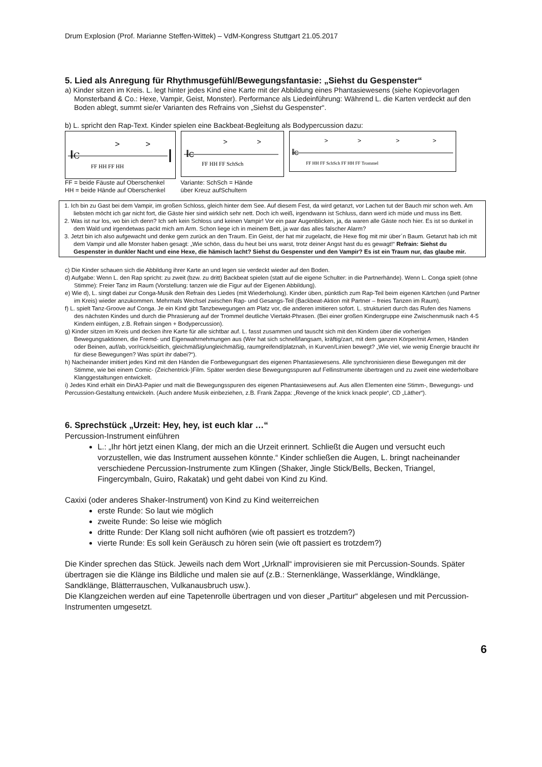Drum Explosion (Prof. Marianne Steffen-Wittek) – VdM-Kongress Stuttgart 21.05.2017
5. Lied als Anregung für Rhythmusgefühl/Bewegungsfantasie: „Siehst du Gespenster“
a) Kinder sitzen im Kreis. L. legt hinter jedes Kind eine Karte mit der Abbildung eines Phantasiewesens (siehe Kopievorlagen Monsterband & Co.: Hexe, Vampir, Geist, Monster). Performance als Liedeinführung: Während L. die Karten verdeckt auf den Boden ablegt, summt sie/er Varianten des Refrains von „Siehst du Gespenster“.
b) L. spricht den Rap-Text. Kinder spielen eine Backbeat-Begleitung als Bodypercussion dazu:
𝄃C
.
>
>
FF HH FF HH
𝄃C
>
>
FF HH FF SchSch
𝄃C
>
>
>
>
FF HH FF SchSch FF HH FF Trommel
FF = beide Fäuste auf Oberschenkel
HH = beide Hände auf Oberschenkel
Variante: SchSch = Hände
über Kreuz aufSchultern
1. Ich bin zu Gast bei dem Vampir, im großen Schloss, gleich hinter dem See. Auf diesem Fest, da wird getanzt, vor Lachen tut der Bauch mir schon weh. Am liebsten möcht ich gar nicht fort, die Gäste hier sind wirklich sehr nett. Doch ich weiß, irgendwann ist Schluss, dann werd ich müde und muss ins Bett.
2. Was ist nur los, wo bin ich denn? Ich seh kein Schloss und keinen Vampir! Vor ein paar Augenblicken, ja, da waren alle Gäste noch hier. Es ist so dunkel in dem Wald und irgendetwas packt mich am Arm. Schon liege ich in meinem Bett, ja war das alles falscher Alarm?
3. Jetzt bin ich also aufgewacht und denke gern zurück an den Traum. Ein Geist, der hat mir zugelacht, die Hexe flog mit mir über´n Baum. Getanzt hab ich mit dem Vampir und alle Monster haben gesagt: „Wie schön, dass du heut bei uns warst, trotz deiner Angst hast du es gewagt!“ Refrain: Siehst du Gespenster in dunkler Nacht und eine Hexe, die hämisch lacht? Siehst du Gespenster und den Vampir? Es ist ein Traum nur, das glaube mir.
c) Die Kinder schauen sich die Abbildung ihrer Karte an und legen sie verdeckt wieder auf den Boden.
d) Aufgabe: Wenn L. den Rap spricht: zu zweit (bzw. zu dritt) Backbeat spielen (statt auf die eigene Schulter: in die Partnerhände). Wenn L. Conga spielt (ohne Stimme): Freier Tanz im Raum (Vorstellung: tanzen wie die Figur auf der Eigenen Abbildung).
e) Wie d), L. singt dabei zur Conga-Musik den Refrain des Liedes (mit Wiederholung). Kinder üben, pünktlich zum Rap-Teil beim eigenen Kärtchen (und Partner im Kreis) wieder anzukommen. Mehrmals Wechsel zwischen Rap- und Gesangs-Teil (Backbeat-Aktion mit Partner – freies Tanzen im Raum).
f) L. spielt Tanz-Groove auf Conga. Je ein Kind gibt Tanzbewegungen am Platz vor, die anderen imitieren sofort. L. strukturiert durch das Rufen des Namens des nächsten Kindes und durch die Phrasierung auf der Trommel deutliche Viertakt-Phrasen. (Bei einer großen Kindergruppe eine Zwischenmusik nach 4-5 Kindern einfügen, z.B. Refrain singen + Bodypercussion).
g) Kinder sitzen im Kreis und decken ihre Karte für alle sichtbar auf. L. fasst zusammen und tauscht sich mit den Kindern über die vorherigen Bewegungsaktionen, die Fremd- und Eigenwahrnehmungen aus (Wer hat sich schnell/langsam, kräftig/zart, mit dem ganzen Körper/mit Armen, Händen oder Beinen, auf/ab, vor/rück/seitlich, gleichmäßig/ungleichmäßig, raumgreifend/platznah, in Kurven/Linien bewegt? „Wie viel, wie wenig Energie braucht ihr für diese Bewegungen? Was spürt ihr dabei?“).
h) Nacheinander imitiert jedes Kind mit den Händen die Fortbewegungsart des eigenen Phantasiewesens. Alle synchronisieren diese Bewegungen mit der Stimme, wie bei einem Comic- (Zeichentrick-)Film. Später werden diese Bewegungsspuren auf Fellinstrumente übertragen und zu zweit eine wiederholbare Klanggestaltungen entwickelt.
i) Jedes Kind erhält ein DinA3-Papier und malt die Bewegungsspuren des eigenen Phantasiewesens auf. Aus allen Elementen eine Stimm-, Bewegungs- und Percussion-Gestaltung entwickeln. (Auch andere Musik einbeziehen, z.B. Frank Zappa: „Revenge of the knick knack people“, CD „Läther“).
6. Sprechstück „Urzeit: Hey, hey, ist euch klar …“
Percussion-Instrument einführen
L.: „Ihr hört jetzt einen Klang, der mich an die Urzeit erinnert. Schließt die Augen und versucht euch vorzustellen, wie das Instrument aussehen könnte.“ Kinder schließen die Augen, L. bringt nacheinander verschiedene Percussion-Instrumente zum Klingen (Shaker, Jingle Stick/Bells, Becken, Triangel, Fingercymbaln, Guiro, Rakatak) und geht dabei von Kind zu Kind.
Caxixi (oder anderes Shaker-Instrument) von Kind zu Kind weiterreichen
erste Runde: So laut wie möglich
zweite Runde: So leise wie möglich
dritte Runde: Der Klang soll nicht aufhören (wie oft passiert es trotzdem?)
vierte Runde: Es soll kein Geräusch zu hören sein (wie oft passiert es trotzdem?)
Die Kinder sprechen das Stück. Jeweils nach dem Wort „Urknall“ improvisieren sie mit Percussion-Sounds. Später übertragen sie die Klänge ins Bildliche und malen sie auf (z.B.: Sternenklänge, Wasserklänge, Windklänge, Sandklänge, Blätterrauschen, Vulkanausbruch usw.).
Die Klangzeichen werden auf eine Tapetenrolle übertragen und von dieser „Partitur“ abgelesen und mit Percussion-Instrumenten umgesetzt.
6